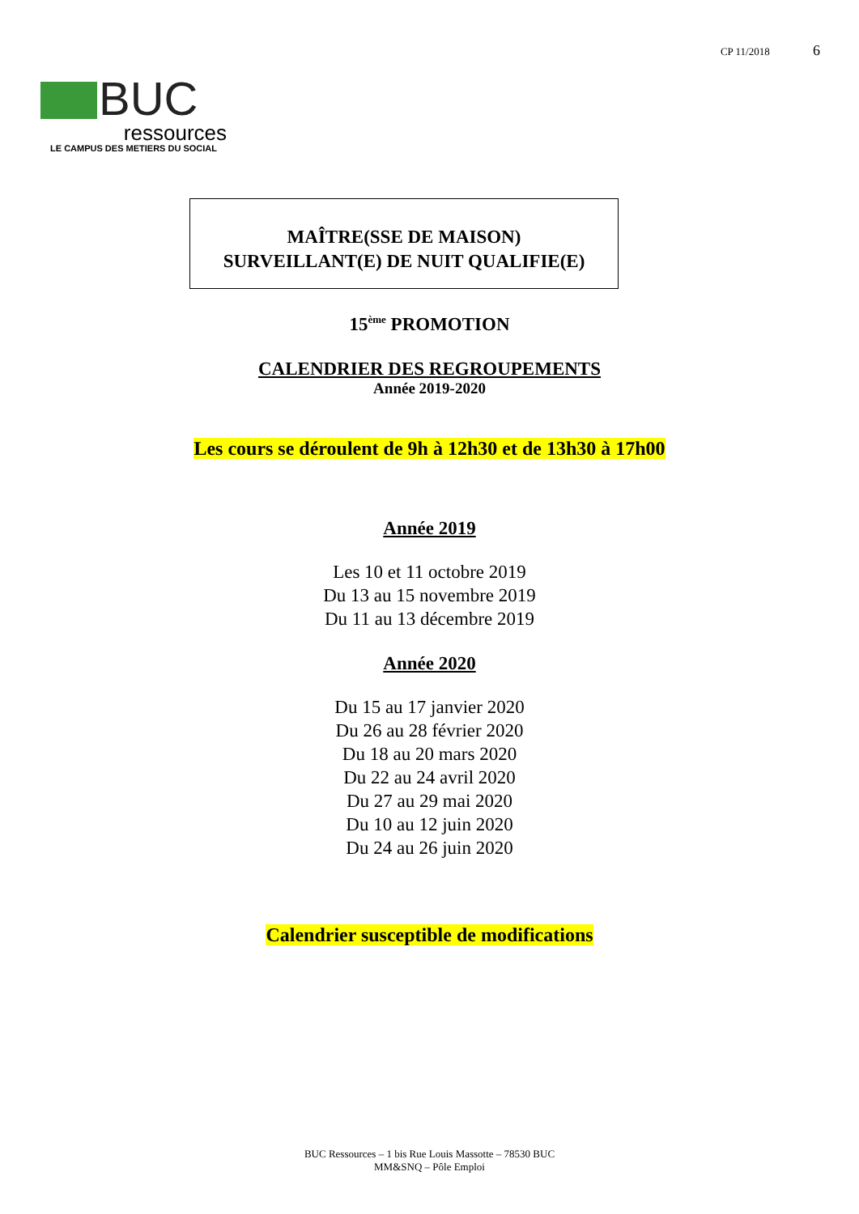CP 11/2018 6
BUC
ressources
LE CAMPUS DES METIERS DU SOCIAL
MAÎTRE(SSE DE MAISON)
SURVEILLANT(E) DE NUIT QUALIFIE(E)
15<sup>ème</sup> PROMOTION
CALENDRIER DES REGROUPEMENTS
Année 2019-2020
Les cours se déroulent de 9h à 12h30 et de 13h30 à 17h00
Année 2019
Les 10 et 11 octobre 2019
Du 13 au 15 novembre 2019
Du 11 au 13 décembre 2019
Année 2020
Du 15 au 17 janvier 2020
Du 26 au 28 février 2020
Du 18 au 20 mars 2020
Du 22 au 24 avril 2020
Du 27 au 29 mai 2020
Du 10 au 12 juin 2020
Du 24 au 26 juin 2020
Calendrier susceptible de modifications
BUC Ressources – 1 bis Rue Louis Massotte – 78530 BUC
MM&SNQ – Pôle Emploi